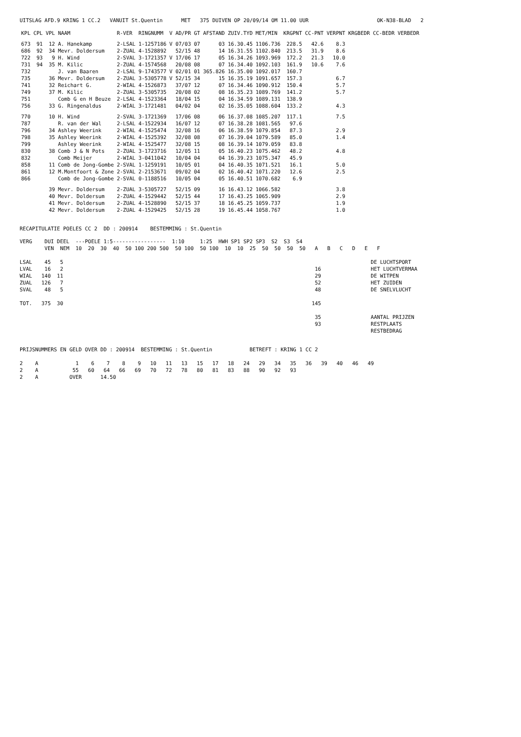UITSLAG AFD.9 KRING 1 CC.2 VANUIT St.Quentin MET 375 DUIVEN OP 20/09/14 OM 11.00 UUR OK-N38-BLAD 2
| KPL | CPL | VPL | NAAM | R-VER | RINGNUMM | V | AD/PR | GT | AFSTAND | ZUIV.TYD | MET/MIN | KRGPNT | CC-PNT | VERPNT | KRGBEDR | CC-BEDR | VERBEDR |
| --- | --- | --- | --- | --- | --- | --- | --- | --- | --- | --- | --- | --- | --- | --- | --- | --- | --- |
| 673 | 91 | 12 | A. Hanekamp | 2-LSAL | 1-1257186 | V | 07/03 | 07 | 03 | 16.30.45 | 1106.736 | 228.5 | 42.6 | 8.3 | | | |
| 686 | 92 | 34 | Mevr. Doldersum | 2-ZUAL | 4-1528892 | | 52/15 | 48 | 14 | 16.31.55 | 1102.840 | 213.5 | 31.9 | 8.6 | | | |
| 722 | 93 | 9 | H. Wind | 2-SVAL | 3-1721357 | V | 17/06 | 17 | 05 | 16.34.26 | 1093.969 | 172.2 | 21.3 | 10.0 | | | |
| 731 | 94 | 35 | M. Kilic | 2-ZUAL | 4-1574568 | | 20/08 | 08 | 07 | 16.34.40 | 1092.103 | 161.9 | 10.6 | 7.6 | | | |
| 732 | | | J. van Baaren | 2-LSAL | 9-1743577 | V | 02/01 | 01 | 365.826 | 16.35.00 | 1092.017 | 160.7 | | | | | |
| 735 | | 36 | Mevr. Doldersum | 2-ZUAL | 3-5305778 | V | 52/15 | 34 | 15 | 16.35.19 | 1091.657 | 157.3 | | 6.7 | | | |
| 741 | | 32 | Reichart G. | 2-WIAL | 4-1526873 | | 37/07 | 12 | 07 | 16.34.46 | 1090.912 | 150.4 | | 5.7 | | | |
| 749 | | 37 | M. Kilic | 2-ZUAL | 3-5305735 | | 20/08 | 02 | 08 | 16.35.23 | 1089.769 | 141.2 | | 5.7 | | | |
| 751 | | | Comb G en H Beuze | 2-LSAL | 4-1523364 | | 18/04 | 15 | 04 | 16.34.59 | 1089.131 | 138.9 | | | | | |
| 756 | | 33 | G. Ringenaldus | 2-WIAL | 3-1721481 | | 04/02 | 04 | 02 | 16.35.05 | 1088.604 | 133.2 | | 4.3 | | | |
| 770 | | 10 | H. Wind | 2-SVAL | 3-1721369 | | 17/06 | 08 | 06 | 16.37.08 | 1085.207 | 117.1 | | 7.5 | | | |
| 787 | | | R. van der Wal | 2-LSAL | 4-1522934 | | 16/07 | 12 | 07 | 16.38.28 | 1081.565 | 97.6 | | | | | |
| 796 | | 34 | Ashley Weerink | 2-WIAL | 4-1525474 | | 32/08 | 16 | 06 | 16.38.59 | 1079.854 | 87.3 | | 2.9 | | | |
| 798 | | 35 | Ashley Weerink | 2-WIAL | 4-1525392 | | 32/08 | 08 | 07 | 16.39.04 | 1079.589 | 85.0 | | 1.4 | | | |
| 799 | | | Ashley Weerink | 2-WIAL | 4-1525477 | | 32/08 | 15 | 08 | 16.39.14 | 1079.059 | 83.8 | | | | | |
| 830 | | 38 | Comb J & N Pots | 2-ZUAL | 3-1723716 | | 12/05 | 11 | 05 | 16.40.23 | 1075.462 | 48.2 | | 4.8 | | | |
| 832 | | | Comb Meijer | 2-WIAL | 3-0411042 | | 10/04 | 04 | 04 | 16.39.23 | 1075.347 | 45.9 | | | | | |
| 858 | | 11 | Comb de Jong-Gombe | 2-SVAL | 1-1259191 | | 10/05 | 01 | 04 | 16.40.35 | 1071.521 | 16.1 | | 5.0 | | | |
| 861 | | 12 | M.Montfoort & Zone | 2-SVAL | 2-2153671 | | 09/02 | 04 | 02 | 16.40.42 | 1071.220 | 12.6 | | 2.5 | | | |
| 866 | | | Comb de Jong-Gombe | 2-SVAL | 0-1188516 | | 10/05 | 04 | 05 | 16.40.51 | 1070.682 | 6.9 | | | | | |
| | | 39 | Mevr. Doldersum | 2-ZUAL | 3-5305727 | | 52/15 | 09 | 16 | 16.43.12 | 1066.582 | | | 3.8 | | | |
| | | 40 | Mevr. Doldersum | 2-ZUAL | 4-1529442 | | 52/15 | 44 | 17 | 16.43.25 | 1065.909 | | | 2.9 | | | |
| | | 41 | Mevr. Doldersum | 2-ZUAL | 4-1528890 | | 52/15 | 37 | 18 | 16.45.25 | 1059.737 | | | 1.9 | | | |
| | | 42 | Mevr. Doldersum | 2-ZUAL | 4-1529425 | | 52/15 | 28 | 19 | 16.45.44 | 1058.767 | | | 1.0 | | | |
RECAPITULATIE POELES CC 2 DD : 200914 BESTEMMING : St.Quentin
VERG DUI DEEL ---POELE 1:5----------------- 1:10 1:25 HWH SP1 SP2 SP3 S2 S3 S4 VEN NEM 10 20 30 40 50 100 200 500 50 100 50 100 10 10 25 50 50 50 50 A B C D E F LSAL 45 5 DE LUCHTSPORT LVAL 16 2 16 HET LUCHTVERMAA WIAL 140 11 29 DE WITPEN ZUAL 126 7 52 HET ZUIDEN SVAL 48 5 48 DE SNELVLUCHT TOT. 375 30 145 35 AANTAL PRIJZEN 93 RESTPLAATS RESTBEDRAG
PRIJSNUMMERS EN GELD OVER DD : 200914 BESTEMMING : St.Quentin BETREFT : KRING 1 CC 2 2 A 1 6 7 8 9 10 11 13 15 17 18 24 29 34 35 36 39 40 46 49 2 A 55 60 64 66 69 70 72 78 80 81 83 88 90 92 93 2 A OVER 14.50